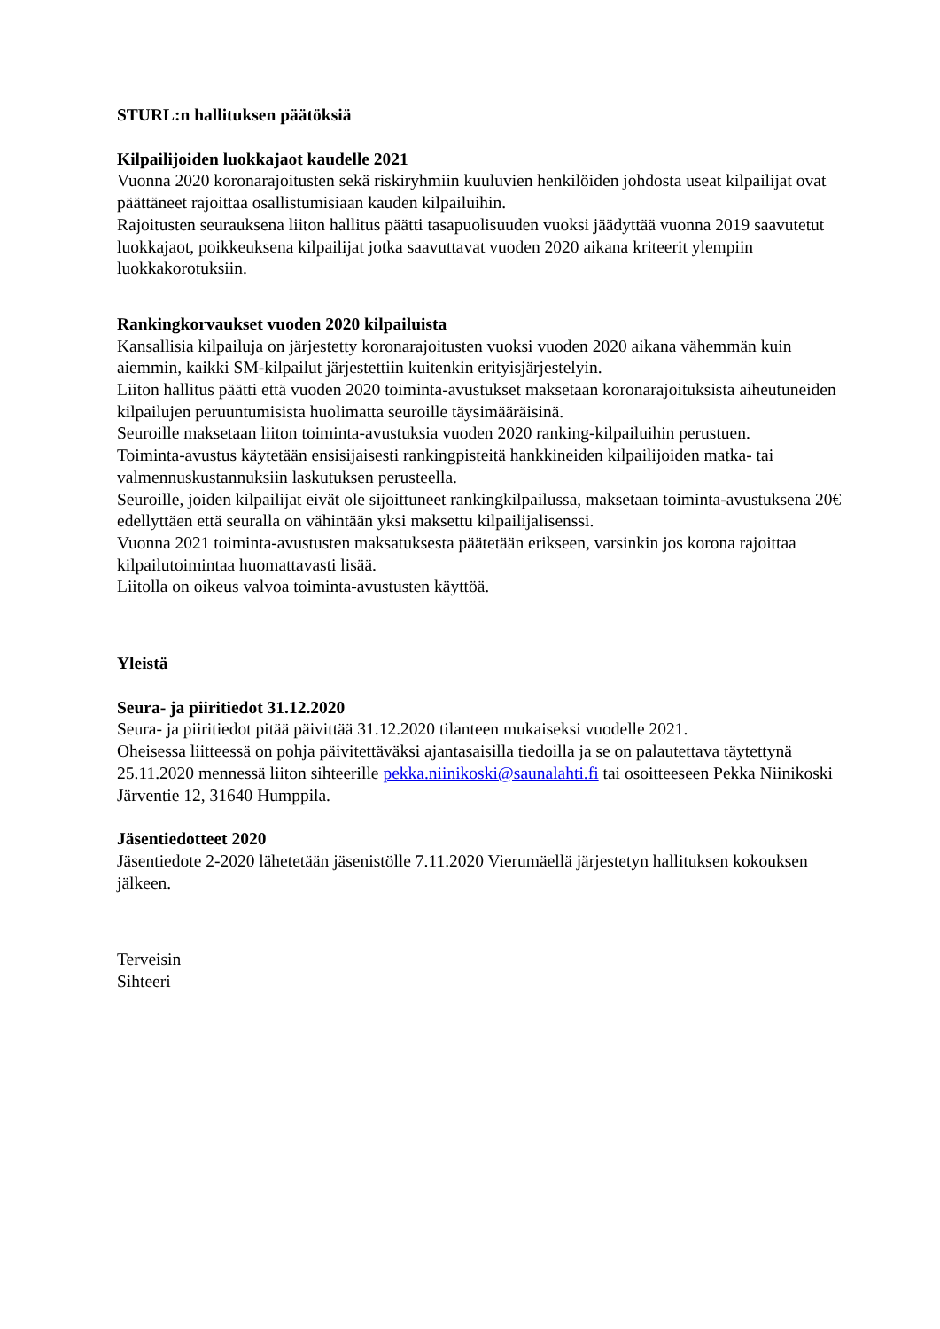STURL:n hallituksen päätöksiä
Kilpailijoiden luokkajaot kaudelle 2021
Vuonna 2020 koronarajoitusten sekä riskiryhmiin kuuluvien henkilöiden johdosta useat kilpailijat ovat päättäneet rajoittaa osallistumisiaan kauden kilpailuihin.
Rajoitusten seurauksena liiton hallitus päätti tasapuolisuuden vuoksi jäädyttää vuonna 2019 saavutetut luokkajaot, poikkeuksena kilpailijat jotka saavuttavat vuoden 2020 aikana kriteerit ylempiin luokkakorotuksiin.
Rankingkorvaukset vuoden 2020 kilpailuista
Kansallisia kilpailuja on järjestetty koronarajoitusten vuoksi vuoden 2020 aikana vähemmän kuin aiemmin, kaikki SM-kilpailut järjestettiin kuitenkin erityisjärjestelyin.
Liiton hallitus päätti että vuoden 2020 toiminta-avustukset maksetaan koronarajoituksista aiheutuneiden kilpailujen peruuntumisista huolimatta seuroille täysimääräisinä.
Seuroille maksetaan liiton toiminta-avustuksia vuoden 2020 ranking-kilpailuihin perustuen.
Toiminta-avustus käytetään ensisijaisesti rankingpisteitä hankkineiden kilpailijoiden matka- tai valmennuskustannuksiin laskutuksen perusteella.
Seuroille, joiden kilpailijat eivät ole sijoittuneet rankingkilpailussa, maksetaan toiminta-avustuksena 20€ edellyttäen että seuralla on vähintään yksi maksettu kilpailijalisenssi.
Vuonna 2021 toiminta-avustusten maksatuksesta päätetään erikseen, varsinkin jos korona rajoittaa kilpailutoimintaa huomattavasti lisää.
Liitolla on oikeus valvoa toiminta-avustusten käyttöä.
Yleistä
Seura- ja piiritiedot 31.12.2020
Seura- ja piiritiedot pitää päivittää 31.12.2020 tilanteen mukaiseksi vuodelle 2021.
Oheisessa liitteessä on pohja päivitettäväksi ajantasaisilla tiedoilla ja se on palautettava täytettynä 25.11.2020 mennessä liiton sihteerille pekka.niinikoski@saunalahti.fi tai osoitteeseen Pekka Niinikoski Järventie 12, 31640 Humppila.
Jäsentiedotteet 2020
Jäsentiedote 2-2020 lähetetään jäsenistölle 7.11.2020 Vierumäellä järjestetyn hallituksen kokouksen jälkeen.
Terveisin
Sihteeri